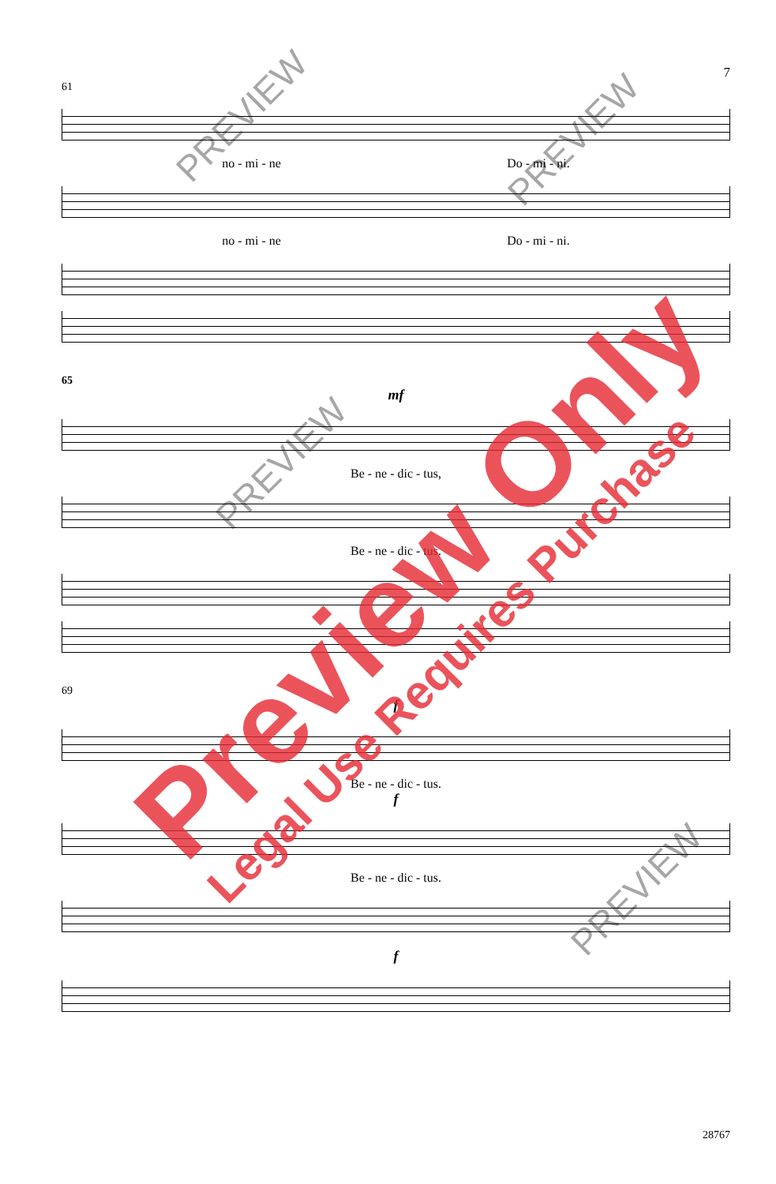7
61
no - mi - ne Do - mi - ni.
no - mi - ne Do - mi - ni.
65
mf
Be - ne - dic - tus,
Be - ne - dic - tus.
69
f
Be - ne - dic - tus.
f
Be - ne - dic - tus.
f
28767
PREVIEW
PREVIEW
PREVIEW
PREVIEW
Preview Only
Legal Use Requires Purchase